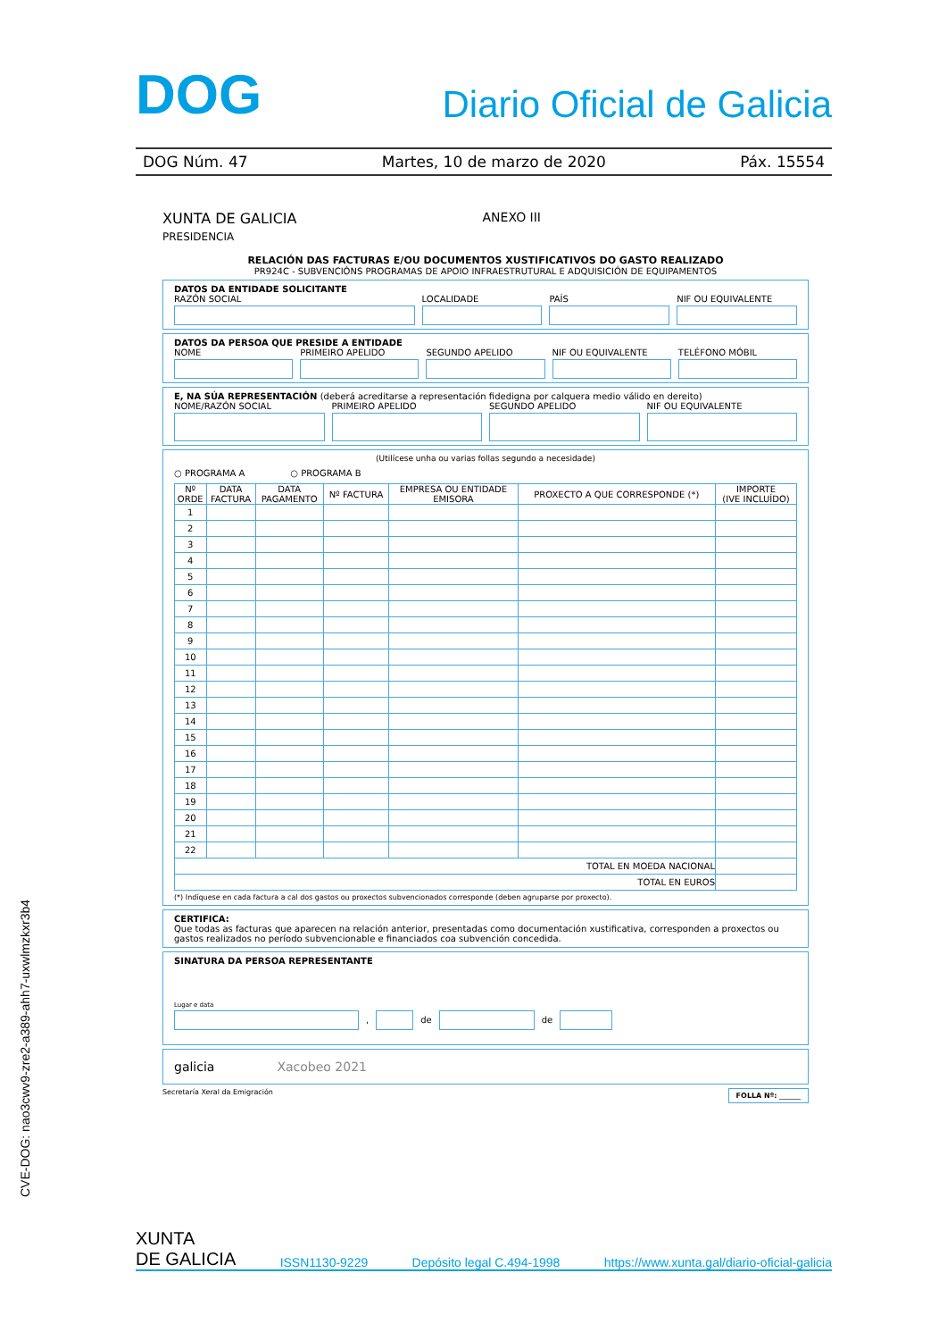DOG Diario Oficial de Galicia
DOG Núm. 47 Martes, 10 de marzo de 2020 Páx. 15554
XUNTA DE GALICIA
PRESIDENCIA
ANEXO III
RELACIÓN DAS FACTURAS E/OU DOCUMENTOS XUSTIFICATIVOS DO GASTO REALIZADO
PR924C - SUBVENCIÓNS PROGRAMAS DE APOIO INFRAESTRUTURAL E ADQUISICIÓN DE EQUIPAMENTOS
DATOS DA ENTIDADE SOLICITANTE
RAZÓN SOCIAL LOCALIDADE PAÍS NIF OU EQUIVALENTE
DATOS DA PERSOA QUE PRESIDE A ENTIDADE
NOME PRIMEIRO APELIDO SEGUNDO APELIDO NIF OU EQUIVALENTE TELÉFONO MÓBIL
E, NA SÚA REPRESENTACIÓN (deberá acreditarse a representación fidedigna por calquera medio válido en dereito)
NOME/RAZÓN SOCIAL PRIMEIRO APELIDO SEGUNDO APELIDO NIF OU EQUIVALENTE
(Utilícese unha ou varias follas segundo a necesidade)
○ PROGRAMA A ○ PROGRAMA B
| Nº ORDE | DATA FACTURA | DATA PAGAMENTO | Nº FACTURA | EMPRESA OU ENTIDADE EMISORA | PROXECTO A QUE CORRESPONDE (*) | IMPORTE (IVE INCLUÍDO) |
| --- | --- | --- | --- | --- | --- | --- |
| 1 | | | | | | |
| 2 | | | | | | |
| 3 | | | | | | |
| 4 | | | | | | |
| 5 | | | | | | |
| 6 | | | | | | |
| 7 | | | | | | |
| 8 | | | | | | |
| 9 | | | | | | |
| 10 | | | | | | |
| 11 | | | | | | |
| 12 | | | | | | |
| 13 | | | | | | |
| 14 | | | | | | |
| 15 | | | | | | |
| 16 | | | | | | |
| 17 | | | | | | |
| 18 | | | | | | |
| 19 | | | | | | |
| 20 | | | | | | |
| 21 | | | | | | |
| 22 | | | | | | |
| TOTAL EN MOEDA NACIONAL | | | | | | |
| TOTAL EN EUROS | | | | | | |
(*) Indíquese en cada factura a cal dos gastos ou proxectos subvencionados corresponde (deben agruparse por proxecto).
CERTIFICA:
Que todas as facturas que aparecen na relación anterior, presentadas como documentación xustificativa, corresponden a proxectos ou gastos realizados no período subvencionable e financiados coa subvención concedida.
SINATURA DA PERSOA REPRESENTANTE
Lugar e data
,
de
de
galicia Xacobeo 2021
Secretaría Xeral da Emigración FOLLA Nº: ______
CVE-DOG: nao3cwv9-zre2-a389-ahh7-uxwlmzkxr3b4
XUNTA
DE GALICIA ISSN1130-9229 Depósito legal C.494-1998 https://www.xunta.gal/diario-oficial-galicia